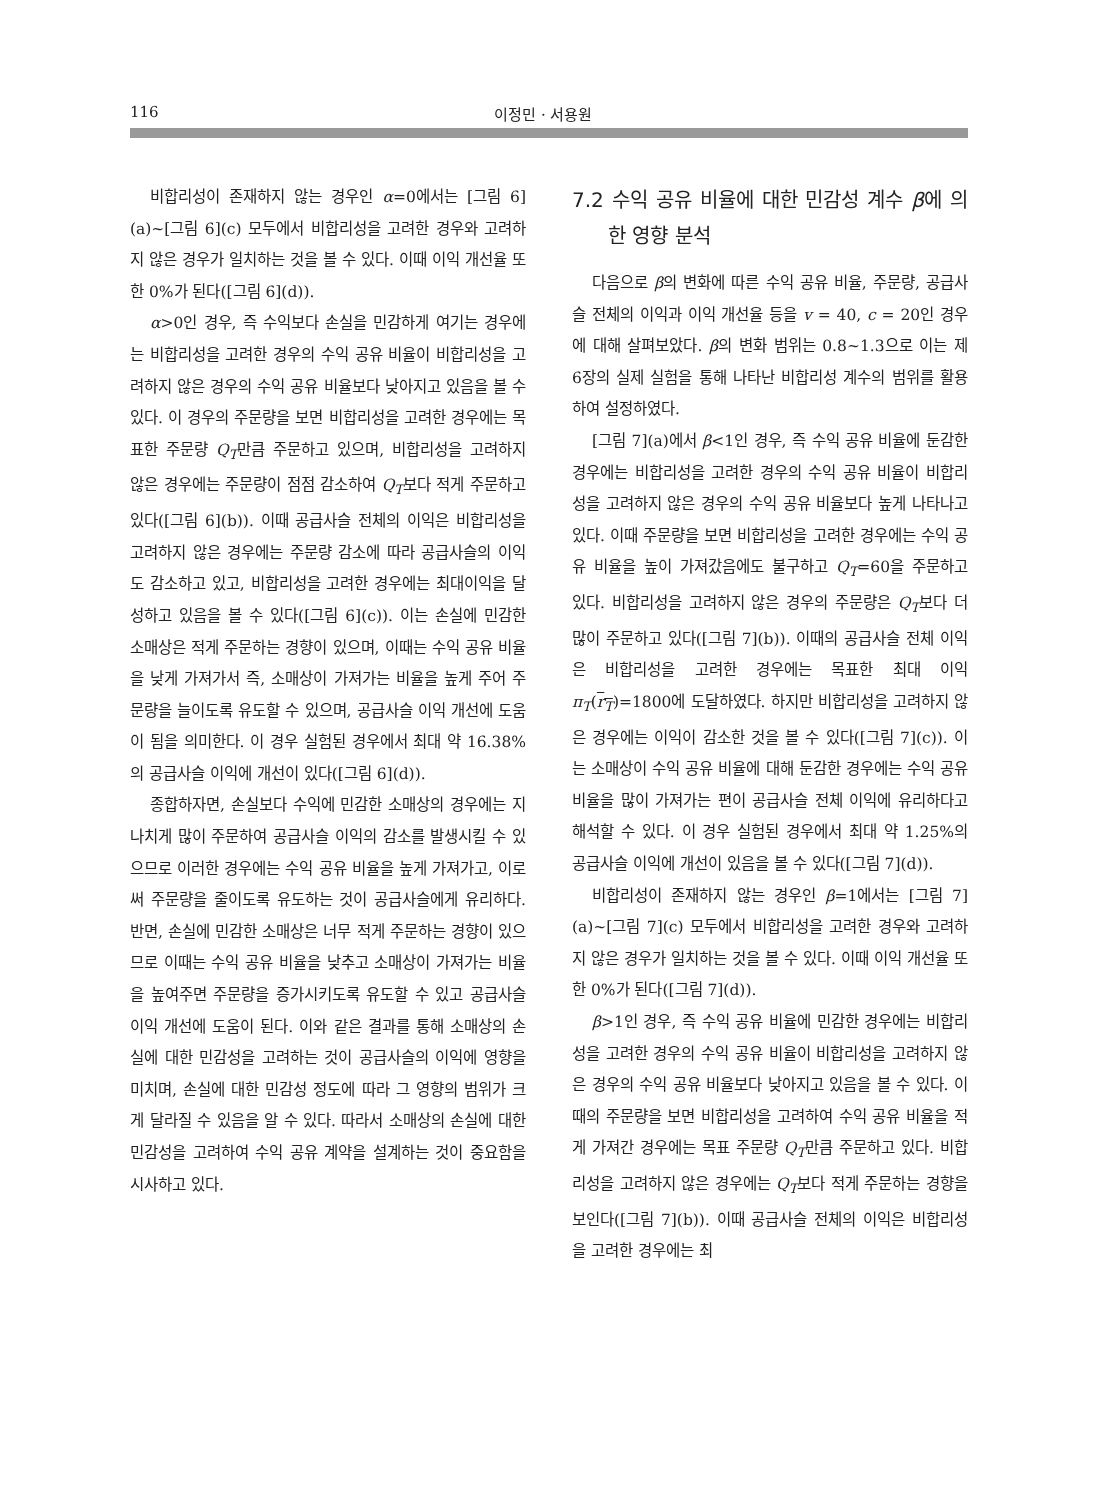116 이정민 · 서용원
비합리성이 존재하지 않는 경우인 α=0에서는 [그림 6](a)~[그림 6](c) 모두에서 비합리성을 고려한 경우와 고려하지 않은 경우가 일치하는 것을 볼 수 있다. 이때 이익 개선율 또한 0%가 된다([그림 6](d)).
α>0인 경우, 즉 수익보다 손실을 민감하게 여기는 경우에는 비합리성을 고려한 경우의 수익 공유 비율이 비합리성을 고려하지 않은 경우의 수익 공유 비율보다 낮아지고 있음을 볼 수 있다. 이 경우의 주문량을 보면 비합리성을 고려한 경우에는 목표한 주문량 Q<sub>T</sub>만큼 주문하고 있으며, 비합리성을 고려하지 않은 경우에는 주문량이 점점 감소하여 Q<sub>T</sub>보다 적게 주문하고 있다([그림 6](b)). 이때 공급사슬 전체의 이익은 비합리성을 고려하지 않은 경우에는 주문량 감소에 따라 공급사슬의 이익도 감소하고 있고, 비합리성을 고려한 경우에는 최대이익을 달성하고 있음을 볼 수 있다([그림 6](c)). 이는 손실에 민감한 소매상은 적게 주문하는 경향이 있으며, 이때는 수익 공유 비율을 낮게 가져가서 즉, 소매상이 가져가는 비율을 높게 주어 주문량을 늘이도록 유도할 수 있으며, 공급사슬 이익 개선에 도움이 됨을 의미한다. 이 경우 실험된 경우에서 최대 약 16.38%의 공급사슬 이익에 개선이 있다([그림 6](d)).
종합하자면, 손실보다 수익에 민감한 소매상의 경우에는 지나치게 많이 주문하여 공급사슬 이익의 감소를 발생시킬 수 있으므로 이러한 경우에는 수익 공유 비율을 높게 가져가고, 이로써 주문량을 줄이도록 유도하는 것이 공급사슬에게 유리하다. 반면, 손실에 민감한 소매상은 너무 적게 주문하는 경향이 있으므로 이때는 수익 공유 비율을 낮추고 소매상이 가져가는 비율을 높여주면 주문량을 증가시키도록 유도할 수 있고 공급사슬 이익 개선에 도움이 된다. 이와 같은 결과를 통해 소매상의 손실에 대한 민감성을 고려하는 것이 공급사슬의 이익에 영향을 미치며, 손실에 대한 민감성 정도에 따라 그 영향의 범위가 크게 달라질 수 있음을 알 수 있다. 따라서 소매상의 손실에 대한 민감성을 고려하여 수익 공유 계약을 설계하는 것이 중요함을 시사하고 있다.
7.2 수익 공유 비율에 대한 민감성 계수 β에 의한 영향 분석
다음으로 β의 변화에 따른 수익 공유 비율, 주문량, 공급사슬 전체의 이익과 이익 개선율 등을 v = 40, c = 20인 경우에 대해 살펴보았다. β의 변화 범위는 0.8~1.3으로 이는 제 6장의 실제 실험을 통해 나타난 비합리성 계수의 범위를 활용하여 설정하였다.
[그림 7](a)에서 β<1인 경우, 즉 수익 공유 비율에 둔감한 경우에는 비합리성을 고려한 경우의 수익 공유 비율이 비합리성을 고려하지 않은 경우의 수익 공유 비율보다 높게 나타나고 있다. 이때 주문량을 보면 비합리성을 고려한 경우에는 수익 공유 비율을 높이 가져갔음에도 불구하고 Q<sub>T</sub>=60을 주문하고 있다. 비합리성을 고려하지 않은 경우의 주문량은 Q<sub>T</sub>보다 더 많이 주문하고 있다([그림 7](b)). 이때의 공급사슬 전체 이익은 비합리성을 고려한 경우에는 목표한 최대 이익 π<sub>T</sub>(r<sub>T</sub>)=1800에 도달하였다. 하지만 비합리성을 고려하지 않은 경우에는 이익이 감소한 것을 볼 수 있다([그림 7](c)). 이는 소매상이 수익 공유 비율에 대해 둔감한 경우에는 수익 공유 비율을 많이 가져가는 편이 공급사슬 전체 이익에 유리하다고 해석할 수 있다. 이 경우 실험된 경우에서 최대 약 1.25%의 공급사슬 이익에 개선이 있음을 볼 수 있다([그림 7](d)).
비합리성이 존재하지 않는 경우인 β=1에서는 [그림 7](a)~[그림 7](c) 모두에서 비합리성을 고려한 경우와 고려하지 않은 경우가 일치하는 것을 볼 수 있다. 이때 이익 개선율 또한 0%가 된다([그림 7](d)).
β>1인 경우, 즉 수익 공유 비율에 민감한 경우에는 비합리성을 고려한 경우의 수익 공유 비율이 비합리성을 고려하지 않은 경우의 수익 공유 비율보다 낮아지고 있음을 볼 수 있다. 이때의 주문량을 보면 비합리성을 고려하여 수익 공유 비율을 적게 가져간 경우에는 목표 주문량 Q<sub>T</sub>만큼 주문하고 있다. 비합리성을 고려하지 않은 경우에는 Q<sub>T</sub>보다 적게 주문하는 경향을 보인다([그림 7](b)). 이때 공급사슬 전체의 이익은 비합리성을 고려한 경우에는 최